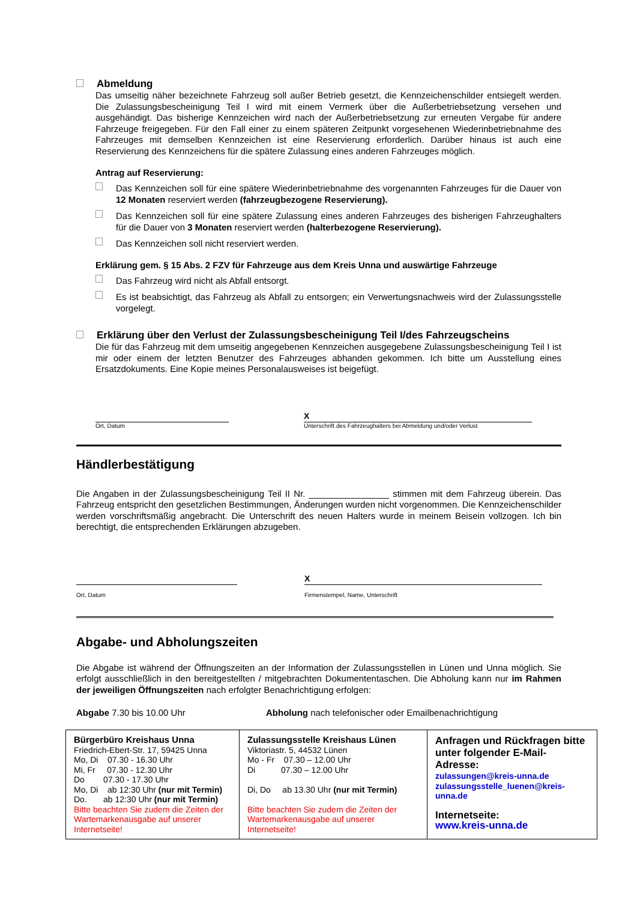Abmeldung
Das umseitig näher bezeichnete Fahrzeug soll außer Betrieb gesetzt, die Kennzeichenschilder entsiegelt werden. Die Zulassungsbescheinigung Teil I wird mit einem Vermerk über die Außerbetriebsetzung versehen und ausgehändigt. Das bisherige Kennzeichen wird nach der Außerbetriebsetzung zur erneuten Vergabe für andere Fahrzeuge freigegeben. Für den Fall einer zu einem späteren Zeitpunkt vorgesehenen Wiederinbetriebnahme des Fahrzeuges mit demselben Kennzeichen ist eine Reservierung erforderlich. Darüber hinaus ist auch eine Reservierung des Kennzeichens für die spätere Zulassung eines anderen Fahrzeuges möglich.
Antrag auf Reservierung:
Das Kennzeichen soll für eine spätere Wiederinbetriebnahme des vorgenannten Fahrzeuges für die Dauer von 12 Monaten reserviert werden (fahrzeugbezogene Reservierung).
Das Kennzeichen soll für eine spätere Zulassung eines anderen Fahrzeuges des bisherigen Fahrzeughalters für die Dauer von 3 Monaten reserviert werden (halterbezogene Reservierung).
Das Kennzeichen soll nicht reserviert werden.
Erklärung gem. § 15 Abs. 2 FZV für Fahrzeuge aus dem Kreis Unna und auswärtige Fahrzeuge
Das Fahrzeug wird nicht als Abfall entsorgt.
Es ist beabsichtigt, das Fahrzeug als Abfall zu entsorgen; ein Verwertungsnachweis wird der Zulassungsstelle vorgelegt.
Erklärung über den Verlust der Zulassungsbescheinigung Teil I/des Fahrzeugscheins
Die für das Fahrzeug mit dem umseitig angegebenen Kennzeichen ausgegebene Zulassungsbescheinigung Teil I ist mir oder einem der letzten Benutzer des Fahrzeuges abhanden gekommen. Ich bitte um Ausstellung eines Ersatzdokuments. Eine Kopie meines Personalausweises ist beigefügt.
Ort, Datum
X
Unterschrift des Fahrzeughalters bei Abmeldung und/oder Verlust
Händlerbestätigung
Die Angaben in der Zulassungsbescheinigung Teil II Nr. ________________ stimmen mit dem Fahrzeug überein. Das Fahrzeug entspricht den gesetzlichen Bestimmungen, Änderungen wurden nicht vorgenommen. Die Kennzeichenschilder werden vorschriftsmäßig angebracht. Die Unterschrift des neuen Halters wurde in meinem Beisein vollzogen. Ich bin berechtigt, die entsprechenden Erklärungen abzugeben.
Ort, Datum
X
Firmenstempel, Name, Unterschrift
Abgabe- und Abholungszeiten
Die Abgabe ist während der Öffnungszeiten an der Information der Zulassungsstellen in Lünen und Unna möglich. Sie erfolgt ausschließlich in den bereitgestellten / mitgebrachten Dokumententaschen. Die Abholung kann nur im Rahmen der jeweiligen Öffnungszeiten nach erfolgter Benachrichtigung erfolgen:
Abgabe 7.30 bis 10.00 Uhr Abholung nach telefonischer oder Emailbenachrichtigung
| Bürgerbüro Kreishaus Unna Friedrich-Ebert-Str. 17, 59425 Unna Mo, Di 07.30 - 16.30 Uhr Mi, Fr 07.30 - 12.30 Uhr Do 07.30 - 17.30 Uhr Mo, Di ab 12:30 Uhr (nur mit Termin) Do. ab 12:30 Uhr (nur mit Termin) Bitte beachten Sie zudem die Zeiten der Wartemarkenausgabe auf unserer Internetseite! | Zulassungsstelle Kreishaus Lünen Viktoriastr. 5, 44532 Lünen Mo - Fr 07.30 – 12.00 Uhr Di 07.30 – 12.00 Uhr Di, Do ab 13.30 Uhr (nur mit Termin) Bitte beachten Sie zudem die Zeiten der Wartemarkenausgabe auf unserer Internetseite! | Anfragen und Rückfragen bitte unter folgender E-Mail-Adresse: zulassungen@kreis-unna.de zulassungsstelle_luenen@kreis-unna.de Internetseite: www.kreis-unna.de |